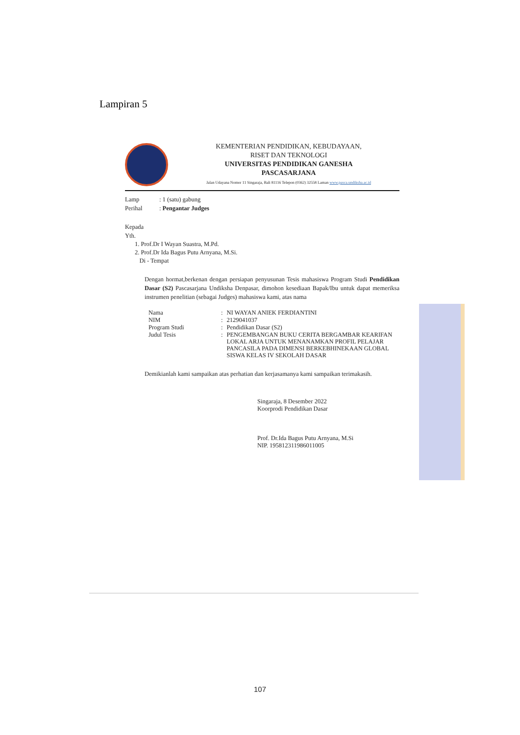Lampiran 5
KEMENTERIAN PENDIDIKAN, KEBUDAYAAN,
RISET DAN TEKNOLOGI
UNIVERSITAS PENDIDIKAN GANESHA
PASCASARJANA
Jalan Udayana Nomor 11 Singaraja, Bali 81116 Telepon (0362) 32558 Laman www.pasca.undiksha.ac.id
Lamp: 1 (satu) gabung
Perihal: Pengantar Judges
Kepada
Yth.
1. Prof.Dr I Wayan Suastra, M.Pd.
2. Prof.Dr Ida Bagus Putu Arnyana, M.Si.
Di - Tempat
Dengan hormat,berkenan dengan persiapan penyusunan Tesis mahasiswa Program Studi Pendidikan Dasar (S2) Pascasarjana Undiksha Denpasar, dimohon kesediaan Bapak/Ibu untuk dapat memeriksa instrumen penelitian (sebagai Judges) mahasiswa kami, atas nama
| Nama | : | NI WAYAN ANIEK FERDIANTINI |
| NIM | : | 2129041037 |
| Program Studi | : | Pendidikan Dasar (S2) |
| Judul Tesis | : | PENGEMBANGAN BUKU CERITA BERGAMBAR KEARIFAN LOKAL ARJA UNTUK MENANAMKAN PROFIL PELAJAR PANCASILA PADA DIMENSI BERKEBHINEKAAN GLOBAL SISWA KELAS IV SEKOLAH DASAR |
Demikianlah kami sampaikan atas perhatian dan kerjasamanya kami sampaikan terimakasih.
Singaraja, 8 Desember 2022
Koorprodi Pendidikan Dasar
Prof. Dr.Ida Bagus Putu Arnyana, M.Si
NIP. 195812311986011005
107